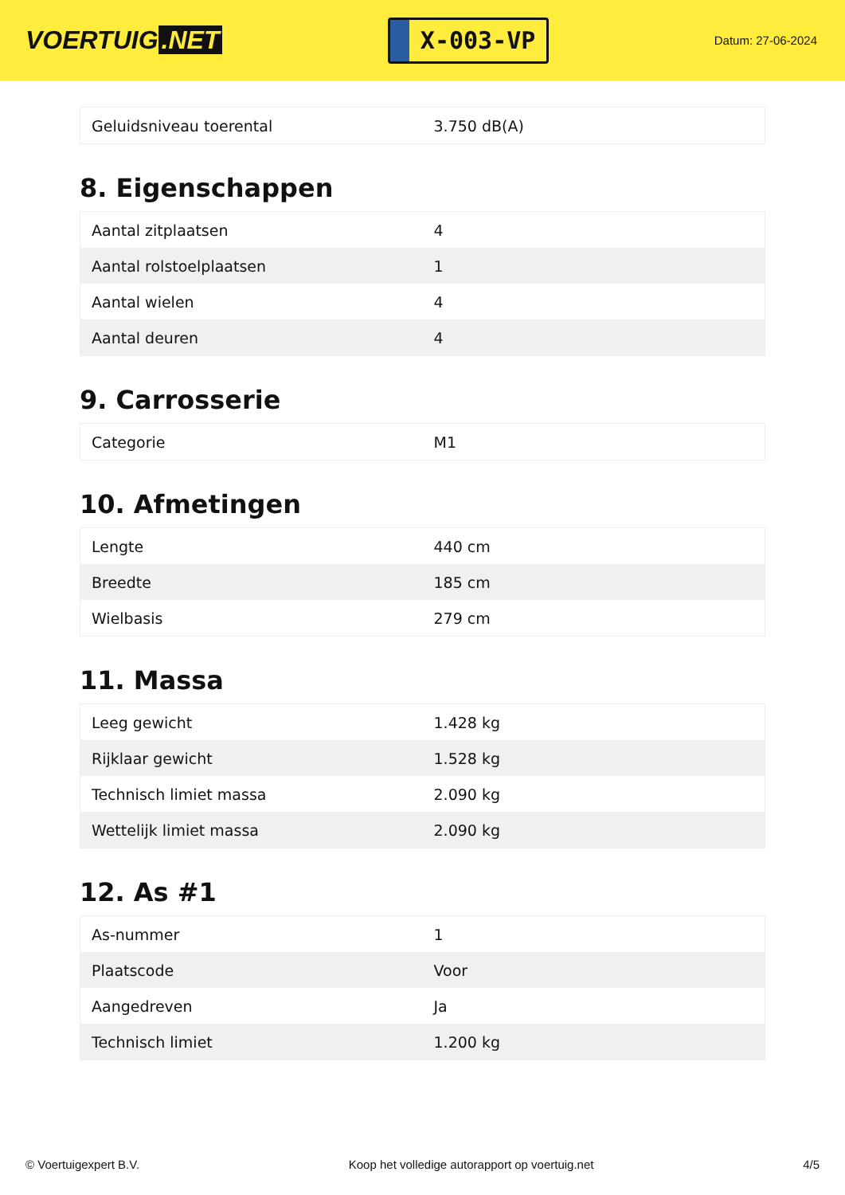VOERTUIG.NET
X-003-VP
Datum: 27-06-2024
| Geluidsniveau toerental | 3.750 dB(A) |
8. Eigenschappen
| Aantal zitplaatsen | 4 |
| Aantal rolstoelplaatsen | 1 |
| Aantal wielen | 4 |
| Aantal deuren | 4 |
9. Carrosserie
| Categorie | M1 |
10. Afmetingen
| Lengte | 440 cm |
| Breedte | 185 cm |
| Wielbasis | 279 cm |
11. Massa
| Leeg gewicht | 1.428 kg |
| Rijklaar gewicht | 1.528 kg |
| Technisch limiet massa | 2.090 kg |
| Wettelijk limiet massa | 2.090 kg |
12. As #1
| As-nummer | 1 |
| Plaatscode | Voor |
| Aangedreven | Ja |
| Technisch limiet | 1.200 kg |
© Voertuigexpert B.V. Koop het volledige autorapport op voertuig.net 4/5